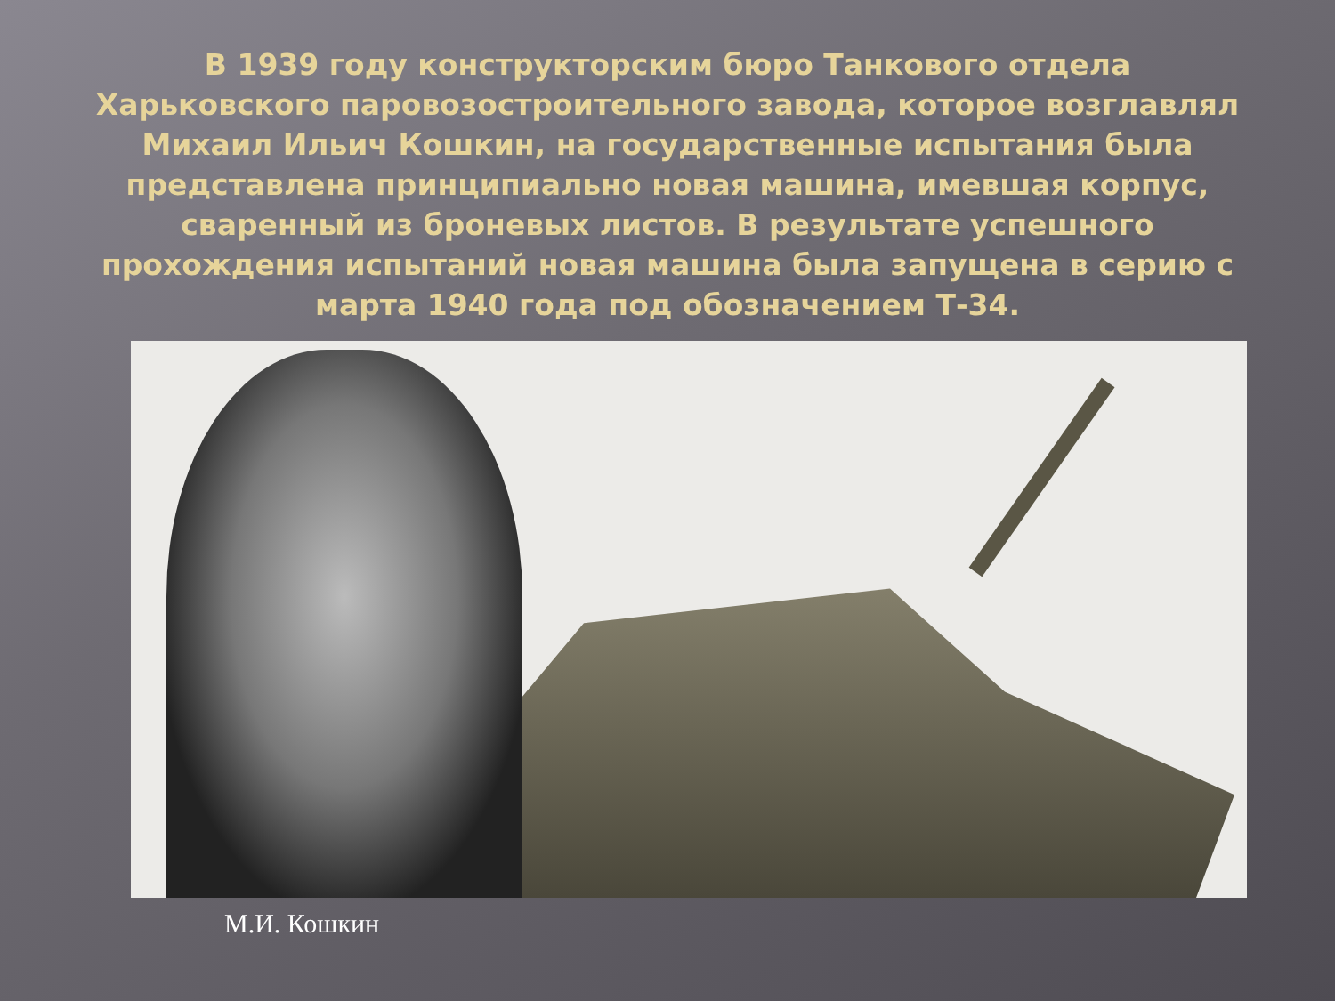В 1939 году конструкторским бюро Танкового отдела Харьковского паровозостроительного завода, которое возглавлял Михаил Ильич Кошкин, на государственные испытания была представлена принципиально новая машина, имевшая корпус, сваренный из броневых листов. В результате успешного прохождения испытаний новая машина была запущена в серию с марта 1940 года под обозначением Т-34.
М.И. Кошкин